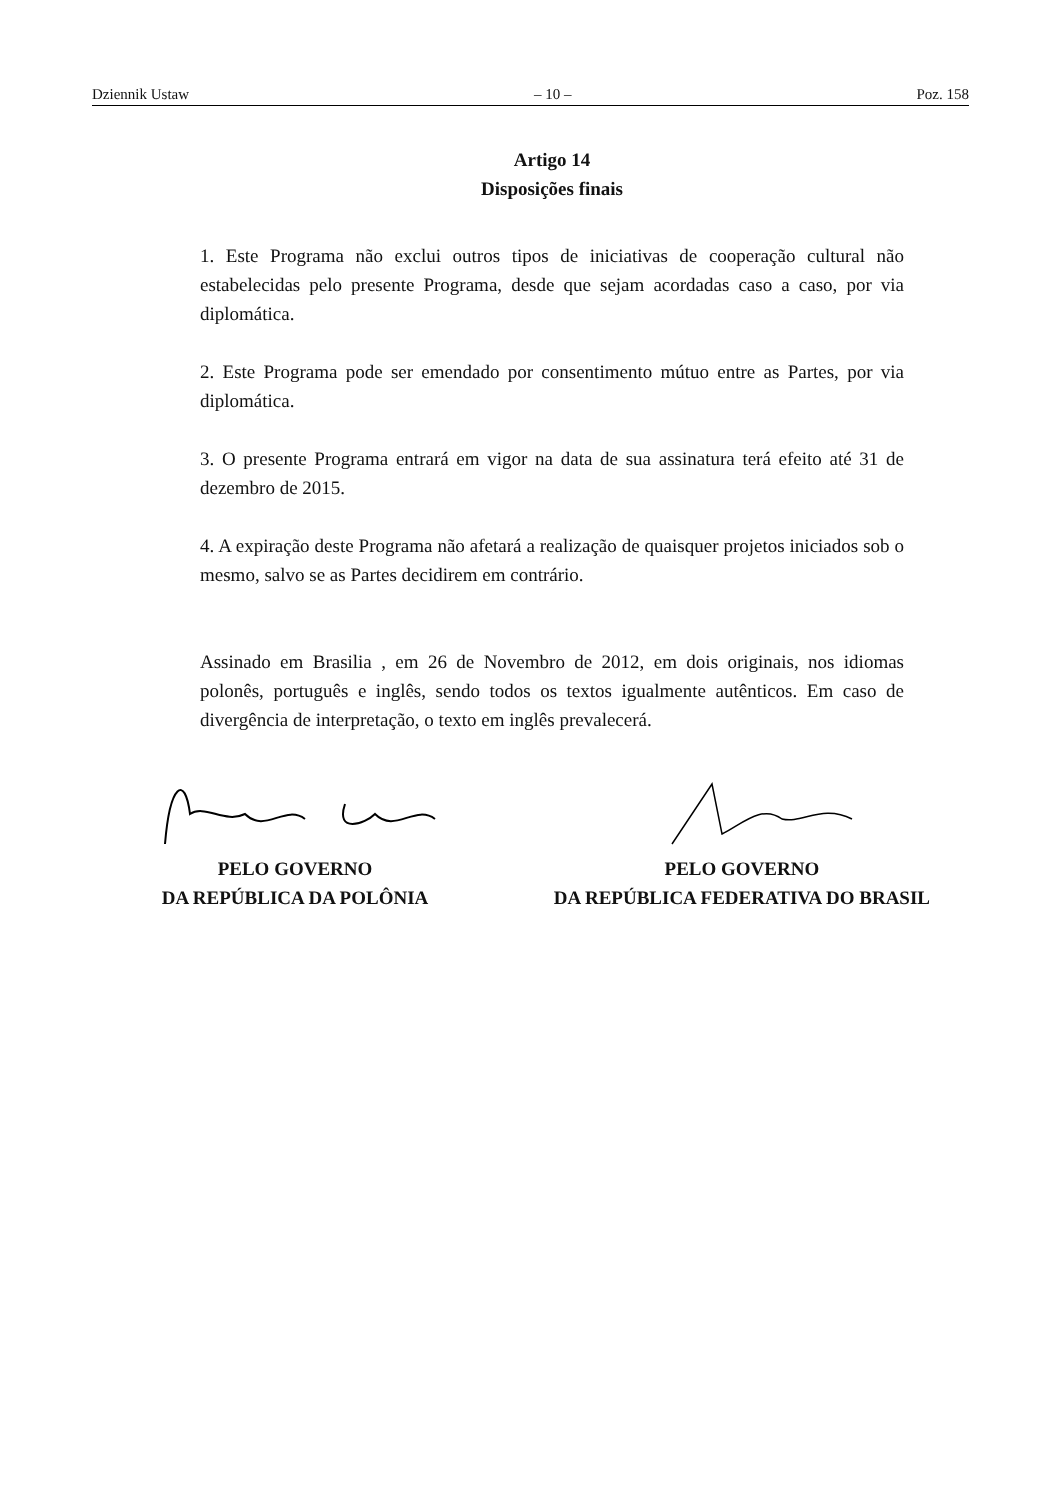Dziennik Ustaw – 10 – Poz. 158
Artigo 14
Disposições finais
1. Este Programa não exclui outros tipos de iniciativas de cooperação cultural não estabelecidas pelo presente Programa, desde que sejam acordadas caso a caso, por via diplomática.
2. Este Programa pode ser emendado por consentimento mútuo entre as Partes, por via diplomática.
3. O presente Programa entrará em vigor na data de sua assinatura terá efeito até 31 de dezembro de 2015.
4. A expiração deste Programa não afetará a realização de quaisquer projetos iniciados sob o mesmo, salvo se as Partes decidirem em contrário.
Assinado em Brasilia , em 26 de Novembro de 2012, em dois originais, nos idiomas polonês, português e inglês, sendo todos os textos igualmente autênticos. Em caso de divergência de interpretação, o texto em inglês prevalecerá.
PELO GOVERNO
DA REPÚBLICA DA POLÔNIA
PELO GOVERNO
DA REPÚBLICA FEDERATIVA DO BRASIL